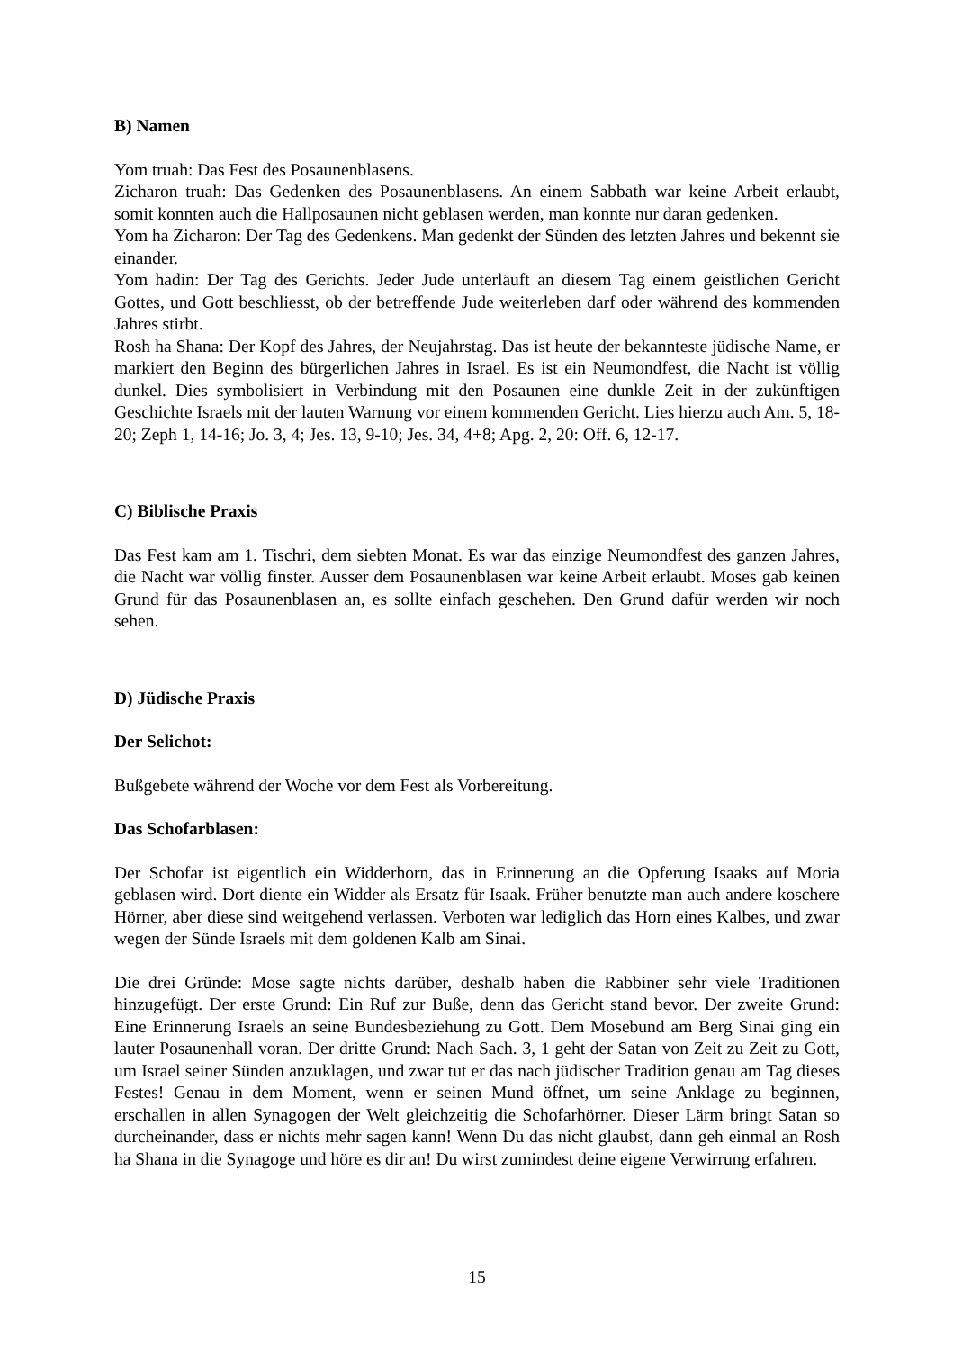B) Namen
Yom truah: Das Fest des Posaunenblasens.
Zicharon truah: Das Gedenken des Posaunenblasens. An einem Sabbath war keine Arbeit erlaubt, somit konnten auch die Hallposaunen nicht geblasen werden, man konnte nur daran gedenken.
Yom ha Zicharon: Der Tag des Gedenkens. Man gedenkt der Sünden des letzten Jahres und bekennt sie einander.
Yom hadin: Der Tag des Gerichts. Jeder Jude unterläuft an diesem Tag einem geistlichen Gericht Gottes, und Gott beschliesst, ob der betreffende Jude weiterleben darf oder während des kommenden Jahres stirbt.
Rosh ha Shana: Der Kopf des Jahres, der Neujahrstag. Das ist heute der bekannteste jüdische Name, er markiert den Beginn des bürgerlichen Jahres in Israel. Es ist ein Neumondfest, die Nacht ist völlig dunkel. Dies symbolisiert in Verbindung mit den Posaunen eine dunkle Zeit in der zukünftigen Geschichte Israels mit der lauten Warnung vor einem kommenden Gericht. Lies hierzu auch Am. 5, 18-20; Zeph 1, 14-16; Jo. 3, 4; Jes. 13, 9-10; Jes. 34, 4+8; Apg. 2, 20: Off. 6, 12-17.
C) Biblische Praxis
Das Fest kam am 1. Tischri, dem siebten Monat. Es war das einzige Neumondfest des ganzen Jahres, die Nacht war völlig finster. Ausser dem Posaunenblasen war keine Arbeit erlaubt. Moses gab keinen Grund für das Posaunenblasen an, es sollte einfach geschehen. Den Grund dafür werden wir noch sehen.
D) Jüdische Praxis
Der Selichot:
Bußgebete während der Woche vor dem Fest als Vorbereitung.
Das Schofarblasen:
Der Schofar ist eigentlich ein Widderhorn, das in Erinnerung an die Opferung Isaaks auf Moria geblasen wird. Dort diente ein Widder als Ersatz für Isaak. Früher benutzte man auch andere koschere Hörner, aber diese sind weitgehend verlassen. Verboten war lediglich das Horn eines Kalbes, und zwar wegen der Sünde Israels mit dem goldenen Kalb am Sinai.
Die drei Gründe: Mose sagte nichts darüber, deshalb haben die Rabbiner sehr viele Traditionen hinzugefügt. Der erste Grund: Ein Ruf zur Buße, denn das Gericht stand bevor. Der zweite Grund: Eine Erinnerung Israels an seine Bundesbeziehung zu Gott. Dem Mosebund am Berg Sinai ging ein lauter Posaunenhall voran. Der dritte Grund: Nach Sach. 3, 1 geht der Satan von Zeit zu Zeit zu Gott, um Israel seiner Sünden anzuklagen, und zwar tut er das nach jüdischer Tradition genau am Tag dieses Festes! Genau in dem Moment, wenn er seinen Mund öffnet, um seine Anklage zu beginnen, erschallen in allen Synagogen der Welt gleichzeitig die Schofarhörner. Dieser Lärm bringt Satan so durcheinander, dass er nichts mehr sagen kann! Wenn Du das nicht glaubst, dann geh einmal an Rosh ha Shana in die Synagoge und höre es dir an! Du wirst zumindest deine eigene Verwirrung erfahren.
15